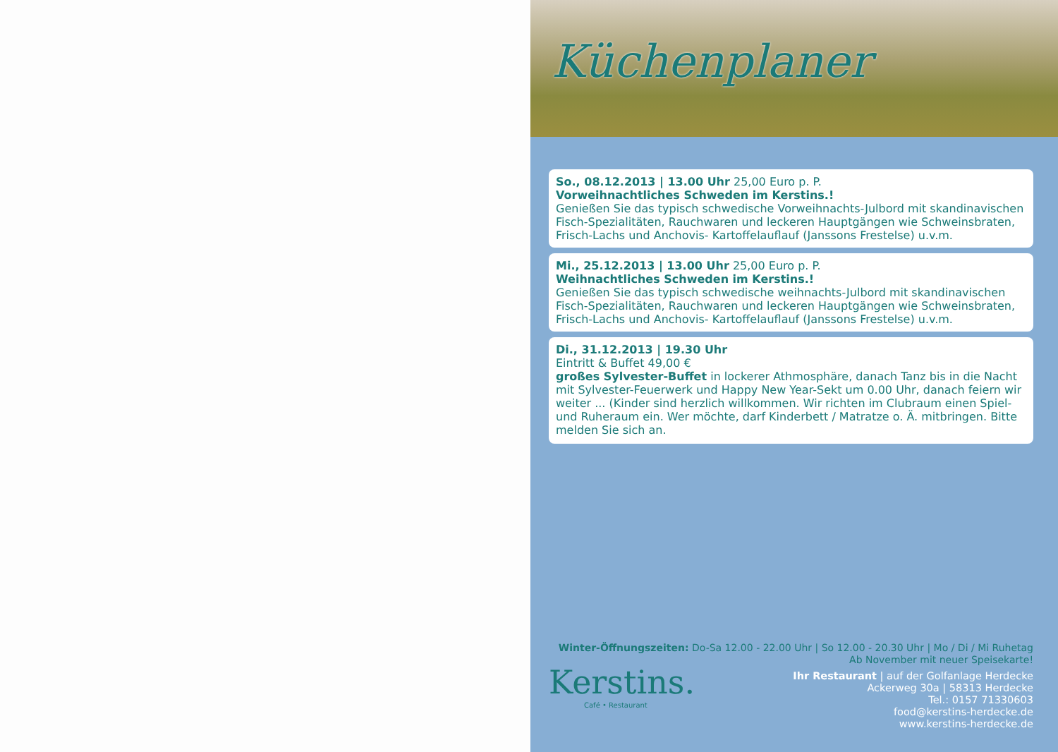Küchenplaner
So., 08.12.2013 | 13.00 Uhr 25,00 Euro p. P.
Vorweihnachtliches Schweden im Kerstins.!
Genießen Sie das typisch schwedische Vorweihnachts-Julbord mit skandinavischen Fisch-Spezialitäten, Rauchwaren und leckeren Hauptgängen wie Schweinsbraten, Frisch-Lachs und Anchovis- Kartoffelauflauf (Janssons Frestelse) u.v.m.
Mi., 25.12.2013 | 13.00 Uhr 25,00 Euro p. P.
Weihnachtliches Schweden im Kerstins.!
Genießen Sie das typisch schwedische weihnachts-Julbord mit skandinavischen Fisch-Spezialitäten, Rauchwaren und leckeren Hauptgängen wie Schweinsbraten, Frisch-Lachs und Anchovis- Kartoffelauflauf (Janssons Frestelse) u.v.m.
Di., 31.12.2013 | 19.30 Uhr
Eintritt & Buffet 49,00 €
großes Sylvester-Buffet in lockerer Athmosphäre, danach Tanz bis in die Nacht mit Sylvester-Feuerwerk und Happy New Year-Sekt um 0.00 Uhr, danach feiern wir weiter ... (Kinder sind herzlich willkommen. Wir richten im Clubraum einen Spiel- und Ruheraum ein. Wer möchte, darf Kinderbett / Matratze o. Ä. mitbringen. Bitte melden Sie sich an.
Winter-Öffnungszeiten: Do-Sa 12.00 - 22.00 Uhr | So 12.00 - 20.30 Uhr | Mo / Di / Mi Ruhetag
Ab November mit neuer Speisekarte!
Kerstins.
Café • Restaurant
Ihr Restaurant | auf der Golfanlage Herdecke
Ackerweg 30a | 58313 Herdecke
Tel.: 0157 71330603
food@kerstins-herdecke.de
www.kerstins-herdecke.de